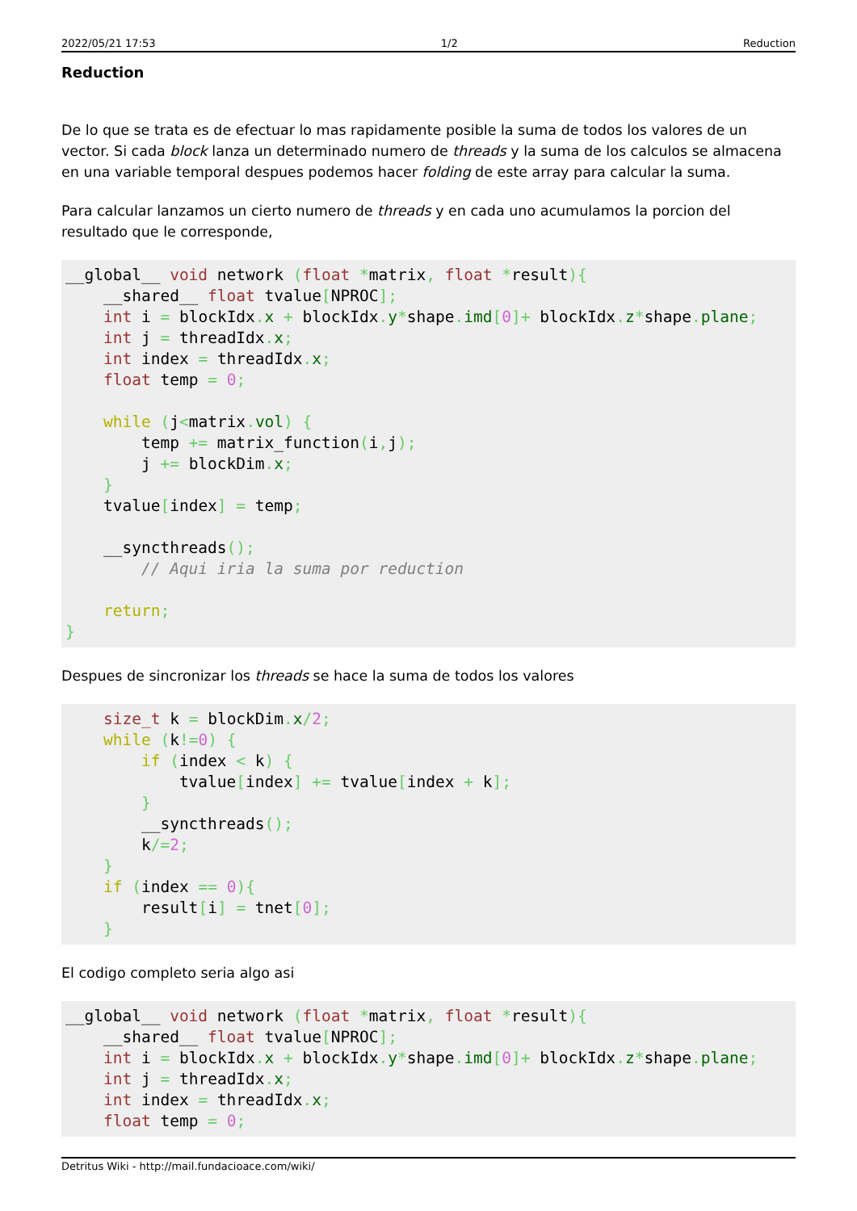2022/05/21 17:53 1/2 Reduction
Reduction
De lo que se trata es de efectuar lo mas rapidamente posible la suma de todos los valores de un vector. Si cada block lanza un determinado numero de threads y la suma de los calculos se almacena en una variable temporal despues podemos hacer folding de este array para calcular la suma.
Para calcular lanzamos un cierto numero de threads y en cada uno acumulamos la porcion del resultado que le corresponde,
__global__ void network (float *matrix, float *result){
    __shared__ float tvalue[NPROC];
    int i = blockIdx. x + blockIdx. y*shape. imd[0]+ blockIdx. z*shape. plane;
    int j = threadIdx. x;
    int index = threadIdx. x;
    float temp = 0;

    while (j<matrix. vol) {
        temp += matrix_function(i, j);
        j += blockDim. x;
    }
    tvalue[index] = temp;

    __syncthreads();
        // Aqui iria la suma por reduction

    return;
}
Despues de sincronizar los threads se hace la suma de todos los valores
    size_t k = blockDim. x/2;
    while (k!=0) {
        if (index < k) {
            tvalue[index] += tvalue[index + k];
        }
        __syncthreads();
        k/=2;
    }
    if (index == 0){
        result[i] = tnet[0];
    }
El codigo completo seria algo asi
__global__ void network (float *matrix, float *result){
    __shared__ float tvalue[NPROC];
    int i = blockIdx. x + blockIdx. y*shape. imd[0]+ blockIdx. z*shape. plane;
    int j = threadIdx. x;
    int index = threadIdx. x;
    float temp = 0;
Detritus Wiki - http://mail.fundacioace.com/wiki/